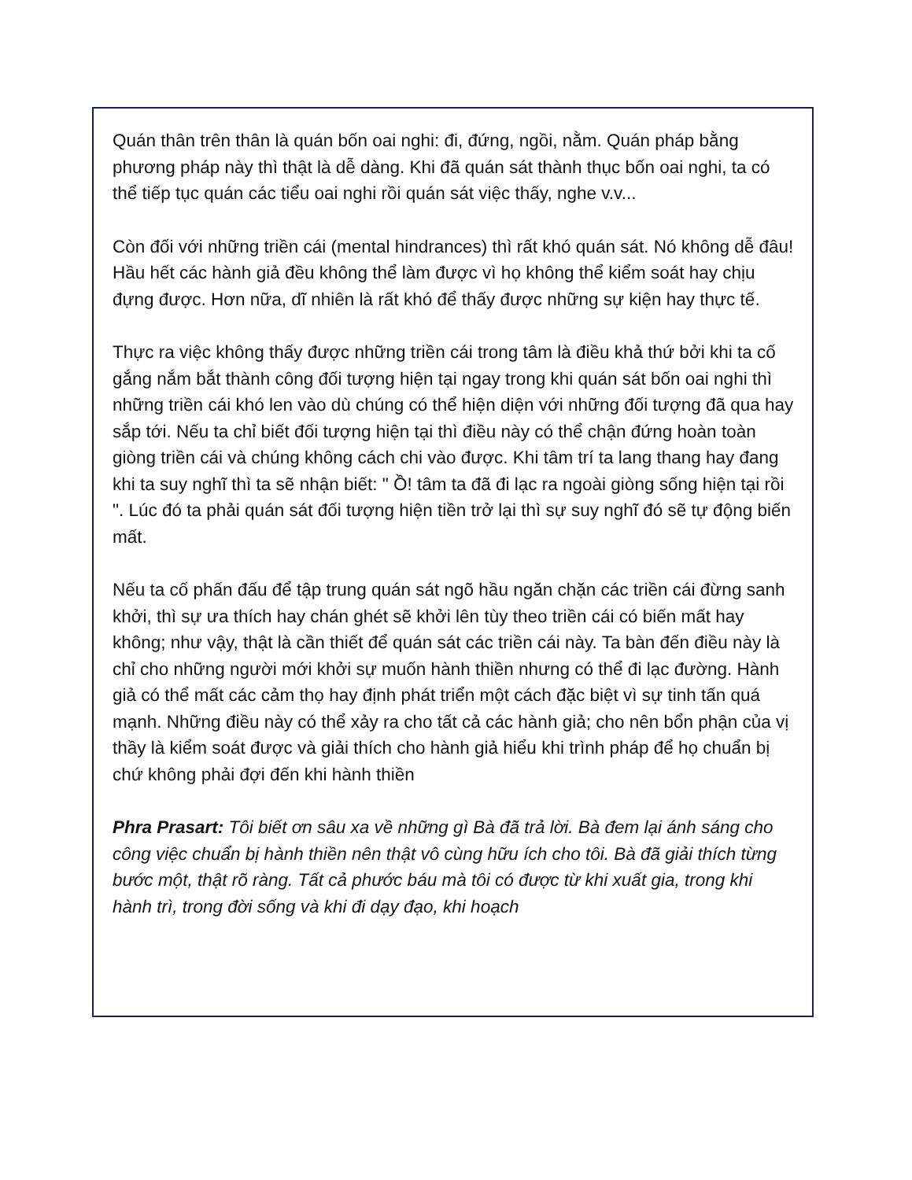Quán thân trên thân là quán bốn oai nghi: đi, đứng, ngồi, nằm. Quán pháp bằng phương pháp này thì thật là dễ dàng. Khi đã quán sát thành thục bốn oai nghi, ta có thể tiếp tục quán các tiểu oai nghi rồi quán sát việc thấy, nghe v.v...
Còn đối với những triền cái (mental hindrances) thì rất khó quán sát. Nó không dễ đâu! Hầu hết các hành giả đều không thể làm được vì họ không thể kiểm soát hay chịu đựng được. Hơn nữa, dĩ nhiên là rất khó để thấy được những sự kiện hay thực tế.
Thực ra việc không thấy được những triền cái trong tâm là điều khả thứ bởi khi ta cố gắng nắm bắt thành công đối tượng hiện tại ngay trong khi quán sát bốn oai nghi thì những triền cái khó len vào dù chúng có thể hiện diện với những đối tượng đã qua hay sắp tới. Nếu ta chỉ biết đối tượng hiện tại thì điều này có thể chận đứng hoàn toàn giòng triền cái và chúng không cách chi vào được. Khi tâm trí ta lang thang hay đang khi ta suy nghĩ thì ta sẽ nhận biết: " Ồ! tâm ta đã đi lạc ra ngoài giòng sống hiện tại rồi ". Lúc đó ta phải quán sát đối tượng hiện tiền trở lại thì sự suy nghĩ đó sẽ tự động biến mất.
Nếu ta cố phấn đấu để tập trung quán sát ngõ hầu ngăn chặn các triền cái đừng sanh khởi, thì sự ưa thích hay chán ghét sẽ khởi lên tùy theo triền cái có biến mất hay không; như vậy, thật là cần thiết để quán sát các triền cái này. Ta bàn đến điều này là chỉ cho những người mới khởi sự muốn hành thiền nhưng có thể đi lạc đường. Hành giả có thể mất các cảm thọ hay định phát triển một cách đặc biệt vì sự tinh tấn quá mạnh. Những điều này có thể xảy ra cho tất cả các hành giả; cho nên bổn phận của vị thầy là kiểm soát được và giải thích cho hành giả hiểu khi trình pháp để họ chuẩn bị chứ không phải đợi đến khi hành thiền
Phra Prasart: Tôi biết ơn sâu xa về những gì Bà đã trả lời. Bà đem lại ánh sáng cho công việc chuẩn bị hành thiền nên thật vô cùng hữu ích cho tôi. Bà đã giải thích từng bước một, thật rõ ràng. Tất cả phước báu mà tôi có được từ khi xuất gia, trong khi hành trì, trong đời sống và khi đi dạy đạo, khi hoạch